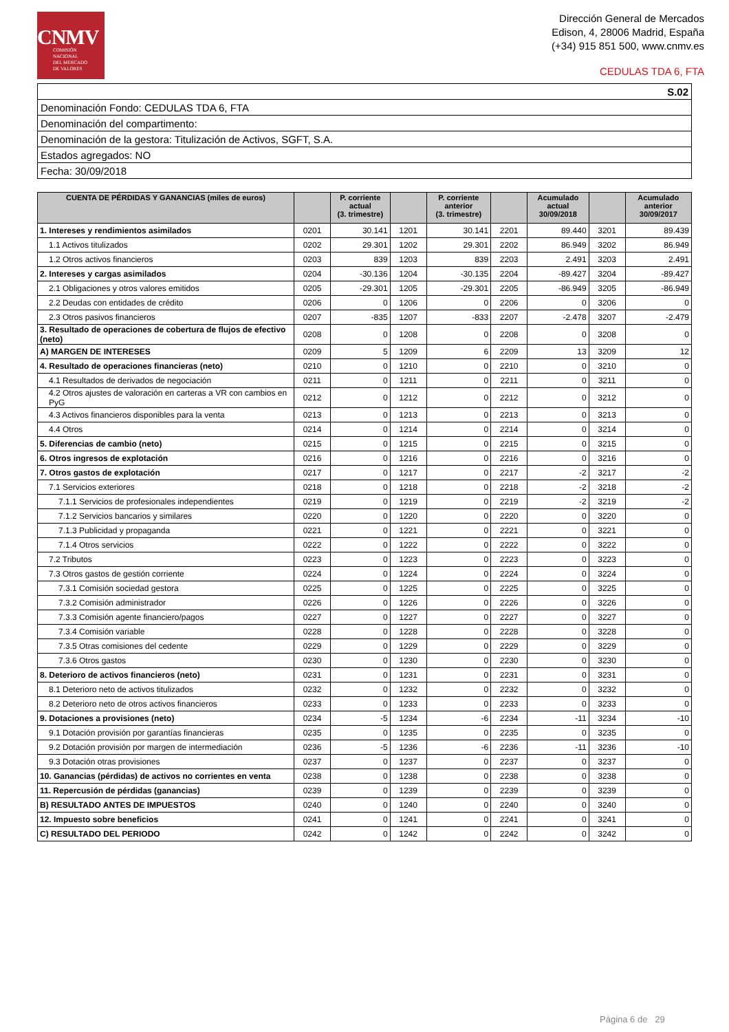CNMV
COMISIÓN
NACIONAL
DEL MERCADO
DE VALORES
Dirección General de Mercados
Edison, 4, 28006 Madrid, España
(+34) 915 851 500, www.cnmv.es
CEDULAS TDA 6, FTA
| S.02 |
| Denominación Fondo: CEDULAS TDA 6, FTA |
| Denominación del compartimento: |
| Denominación de la gestora: Titulización de Activos, SGFT, S.A. |
| Estados agregados: NO |
| Fecha: 30/09/2018 |
| CUENTA DE PÉRDIDAS Y GANANCIAS (miles de euros) | | P. corriente actual (3. trimestre) | | P. corriente anterior (3. trimestre) | | Acumulado actual 30/09/2018 | | Acumulado anterior 30/09/2017 |
| --- | --- | --- | --- | --- | --- | --- | --- | --- |
| 1. Intereses y rendimientos asimilados | 0201 | 30.141 | 1201 | 30.141 | 2201 | 89.440 | 3201 | 89.439 |
| 1.1 Activos titulizados | 0202 | 29.301 | 1202 | 29.301 | 2202 | 86.949 | 3202 | 86.949 |
| 1.2 Otros activos financieros | 0203 | 839 | 1203 | 839 | 2203 | 2.491 | 3203 | 2.491 |
| 2. Intereses y cargas asimilados | 0204 | -30.136 | 1204 | -30.135 | 2204 | -89.427 | 3204 | -89.427 |
| 2.1 Obligaciones y otros valores emitidos | 0205 | -29.301 | 1205 | -29.301 | 2205 | -86.949 | 3205 | -86.949 |
| 2.2 Deudas con entidades de crédito | 0206 | 0 | 1206 | 0 | 2206 | 0 | 3206 | 0 |
| 2.3 Otros pasivos financieros | 0207 | -835 | 1207 | -833 | 2207 | -2.478 | 3207 | -2.479 |
| 3. Resultado de operaciones de cobertura de flujos de efectivo (neto) | 0208 | 0 | 1208 | 0 | 2208 | 0 | 3208 | 0 |
| A) MARGEN DE INTERESES | 0209 | 5 | 1209 | 6 | 2209 | 13 | 3209 | 12 |
| 4. Resultado de operaciones financieras (neto) | 0210 | 0 | 1210 | 0 | 2210 | 0 | 3210 | 0 |
| 4.1 Resultados de derivados de negociación | 0211 | 0 | 1211 | 0 | 2211 | 0 | 3211 | 0 |
| 4.2 Otros ajustes de valoración en carteras a VR con cambios en PyG | 0212 | 0 | 1212 | 0 | 2212 | 0 | 3212 | 0 |
| 4.3 Activos financieros disponibles para la venta | 0213 | 0 | 1213 | 0 | 2213 | 0 | 3213 | 0 |
| 4.4 Otros | 0214 | 0 | 1214 | 0 | 2214 | 0 | 3214 | 0 |
| 5. Diferencias de cambio (neto) | 0215 | 0 | 1215 | 0 | 2215 | 0 | 3215 | 0 |
| 6. Otros ingresos de explotación | 0216 | 0 | 1216 | 0 | 2216 | 0 | 3216 | 0 |
| 7. Otros gastos de explotación | 0217 | 0 | 1217 | 0 | 2217 | -2 | 3217 | -2 |
| 7.1 Servicios exteriores | 0218 | 0 | 1218 | 0 | 2218 | -2 | 3218 | -2 |
| 7.1.1 Servicios de profesionales independientes | 0219 | 0 | 1219 | 0 | 2219 | -2 | 3219 | -2 |
| 7.1.2 Servicios bancarios y similares | 0220 | 0 | 1220 | 0 | 2220 | 0 | 3220 | 0 |
| 7.1.3 Publicidad y propaganda | 0221 | 0 | 1221 | 0 | 2221 | 0 | 3221 | 0 |
| 7.1.4 Otros servicios | 0222 | 0 | 1222 | 0 | 2222 | 0 | 3222 | 0 |
| 7.2 Tributos | 0223 | 0 | 1223 | 0 | 2223 | 0 | 3223 | 0 |
| 7.3 Otros gastos de gestión corriente | 0224 | 0 | 1224 | 0 | 2224 | 0 | 3224 | 0 |
| 7.3.1 Comisión sociedad gestora | 0225 | 0 | 1225 | 0 | 2225 | 0 | 3225 | 0 |
| 7.3.2 Comisión administrador | 0226 | 0 | 1226 | 0 | 2226 | 0 | 3226 | 0 |
| 7.3.3 Comisión agente financiero/pagos | 0227 | 0 | 1227 | 0 | 2227 | 0 | 3227 | 0 |
| 7.3.4 Comisión variable | 0228 | 0 | 1228 | 0 | 2228 | 0 | 3228 | 0 |
| 7.3.5 Otras comisiones del cedente | 0229 | 0 | 1229 | 0 | 2229 | 0 | 3229 | 0 |
| 7.3.6 Otros gastos | 0230 | 0 | 1230 | 0 | 2230 | 0 | 3230 | 0 |
| 8. Deterioro de activos financieros (neto) | 0231 | 0 | 1231 | 0 | 2231 | 0 | 3231 | 0 |
| 8.1 Deterioro neto de activos titulizados | 0232 | 0 | 1232 | 0 | 2232 | 0 | 3232 | 0 |
| 8.2 Deterioro neto de otros activos financieros | 0233 | 0 | 1233 | 0 | 2233 | 0 | 3233 | 0 |
| 9. Dotaciones a provisiones (neto) | 0234 | -5 | 1234 | -6 | 2234 | -11 | 3234 | -10 |
| 9.1 Dotación provisión por garantías financieras | 0235 | 0 | 1235 | 0 | 2235 | 0 | 3235 | 0 |
| 9.2 Dotación provisión por margen de intermediación | 0236 | -5 | 1236 | -6 | 2236 | -11 | 3236 | -10 |
| 9.3 Dotación otras provisiones | 0237 | 0 | 1237 | 0 | 2237 | 0 | 3237 | 0 |
| 10. Ganancias (pérdidas) de activos no corrientes en venta | 0238 | 0 | 1238 | 0 | 2238 | 0 | 3238 | 0 |
| 11. Repercusión de pérdidas (ganancias) | 0239 | 0 | 1239 | 0 | 2239 | 0 | 3239 | 0 |
| B) RESULTADO ANTES DE IMPUESTOS | 0240 | 0 | 1240 | 0 | 2240 | 0 | 3240 | 0 |
| 12. Impuesto sobre beneficios | 0241 | 0 | 1241 | 0 | 2241 | 0 | 3241 | 0 |
| C) RESULTADO DEL PERIODO | 0242 | 0 | 1242 | 0 | 2242 | 0 | 3242 | 0 |
Página 6 de 29